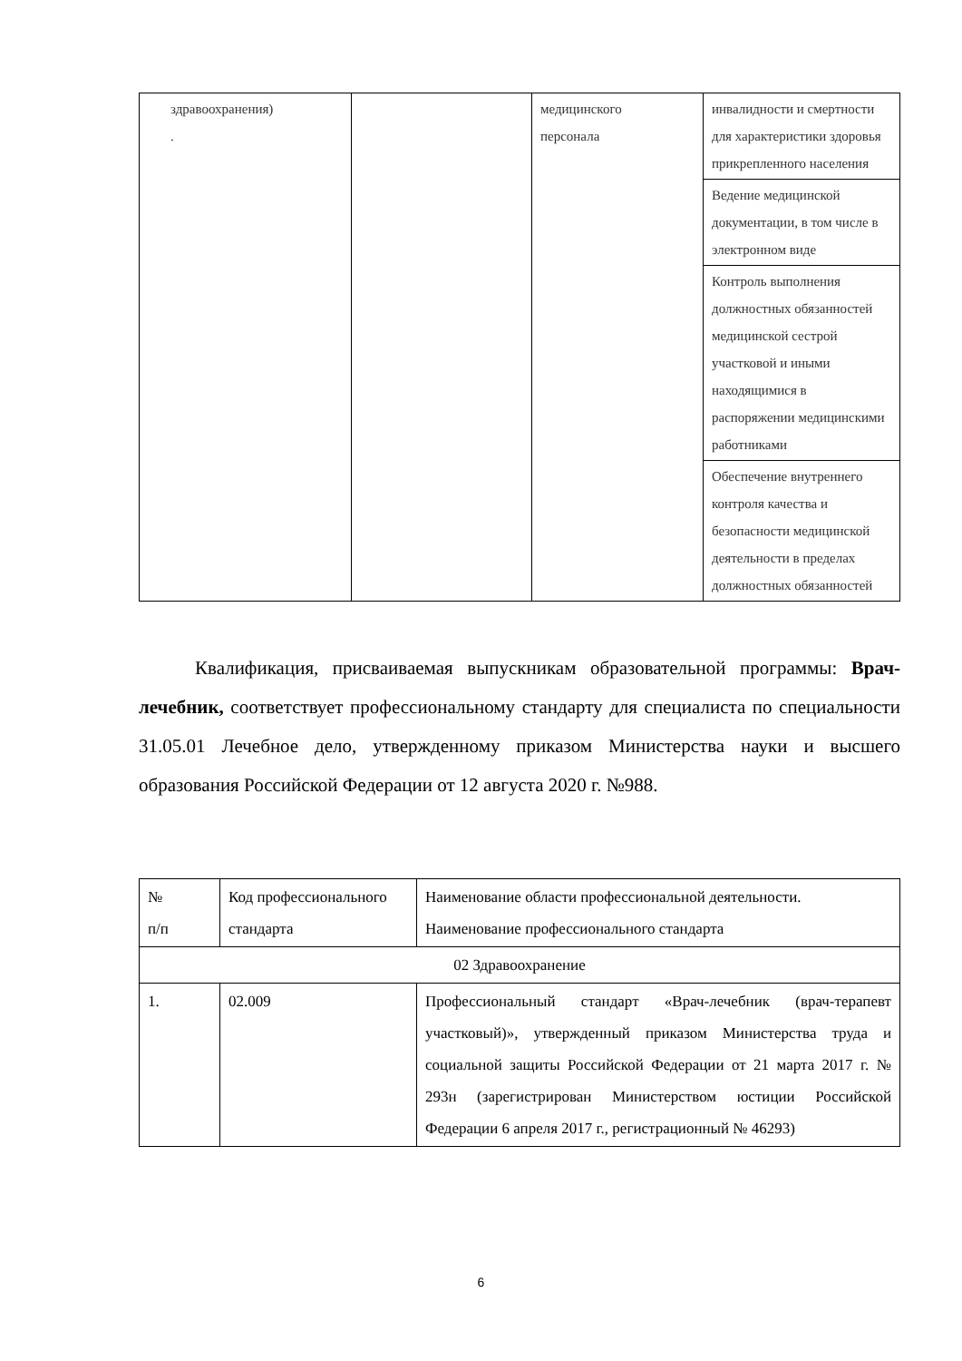| здравоохранения) . | | медицинского персонала | инвалидности и смертности для характеристики здоровья прикрепленного населения |
| | | | Ведение медицинской документации, в том числе в электронном виде |
| | | | Контроль выполнения должностных обязанностей медицинской сестрой участковой и иными находящимися в распоряжении медицинскими работниками |
| | | | Обеспечение внутреннего контроля качества и безопасности медицинской деятельности в пределах должностных обязанностей |
Квалификация, присваиваемая выпускникам образовательной программы: Врач-лечебник, соответствует профессиональному стандарту для специалиста по специальности 31.05.01 Лечебное дело, утвержденному приказом Министерства науки и высшего образования Российской Федерации от 12 августа 2020 г. №988.
| № п/п | Код профессионального стандарта | Наименование области профессиональной деятельности. Наименование профессионального стандарта |
| 02 Здравоохранение | | |
| 1. | 02.009 | Профессиональный стандарт «Врач-лечебник (врач-терапевт участковый)», утвержденный приказом Министерства труда и социальной защиты Российской Федерации от 21 марта 2017 г. № 293н (зарегистрирован Министерством юстиции Российской Федерации 6 апреля 2017 г., регистрационный № 46293) |
6